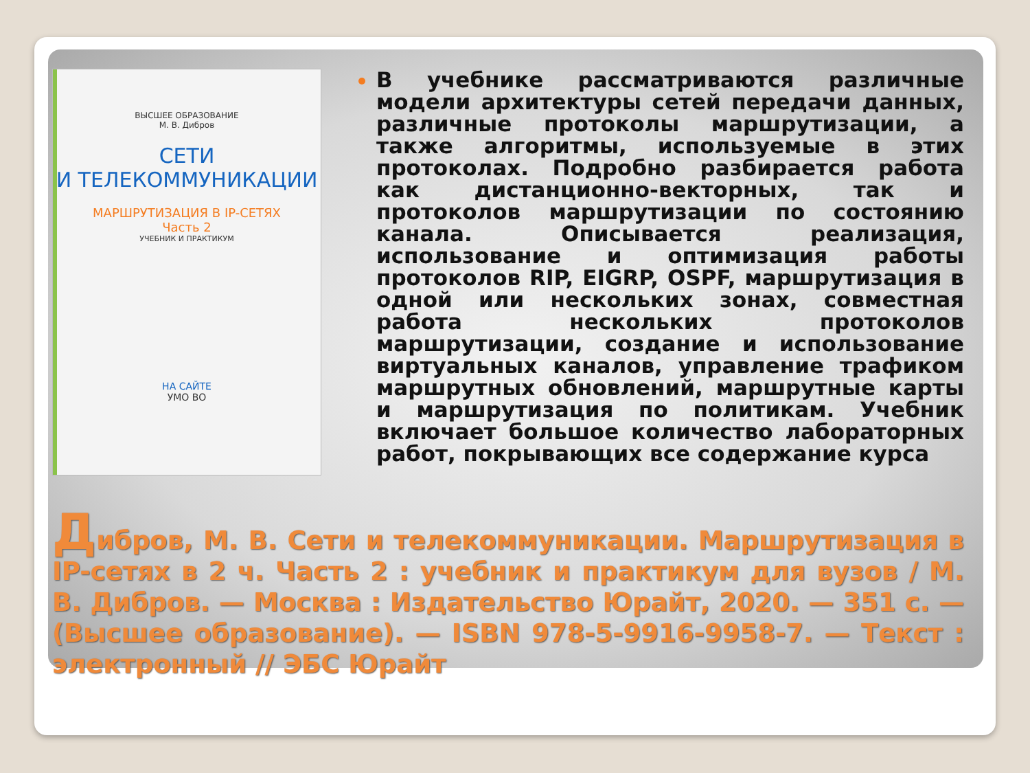ВЫСШЕЕ ОБРАЗОВАНИЕ
М. В. Дибров
СЕТИ
И ТЕЛЕКОММУНИКАЦИИ
МАРШРУТИЗАЦИЯ В IP-СЕТЯХ
Часть 2
УЧЕБНИК И ПРАКТИКУМ
НА САЙТЕ
УМО ВО
В учебнике рассматриваются различные модели архитектуры сетей передачи данных, различные протоколы маршрутизации, а также алгоритмы, используемые в этих протоколах. Подробно разбирается работа как дистанционно-векторных, так и протоколов маршрутизации по состоянию канала. Описывается реализация, использование и оптимизация работы протоколов RIP, EIGRP, OSPF, маршрутизация в одной или нескольких зонах, совместная работа нескольких протоколов маршрутизации, создание и использование виртуальных каналов, управление трафиком маршрутных обновлений, маршрутные карты и маршрутизация по политикам. Учебник включает большое количество лабораторных работ, покрывающих все содержание курса
Дибров, М. В. Сети и телекоммуникации. Маршрутизация в IP-сетях в 2 ч. Часть 2 : учебник и практикум для вузов / М. В. Дибров. — Москва : Издательство Юрайт, 2020. — 351 с. — (Высшее образование). — ISBN 978-5-9916-9958-7. — Текст : электронный // ЭБС Юрайт